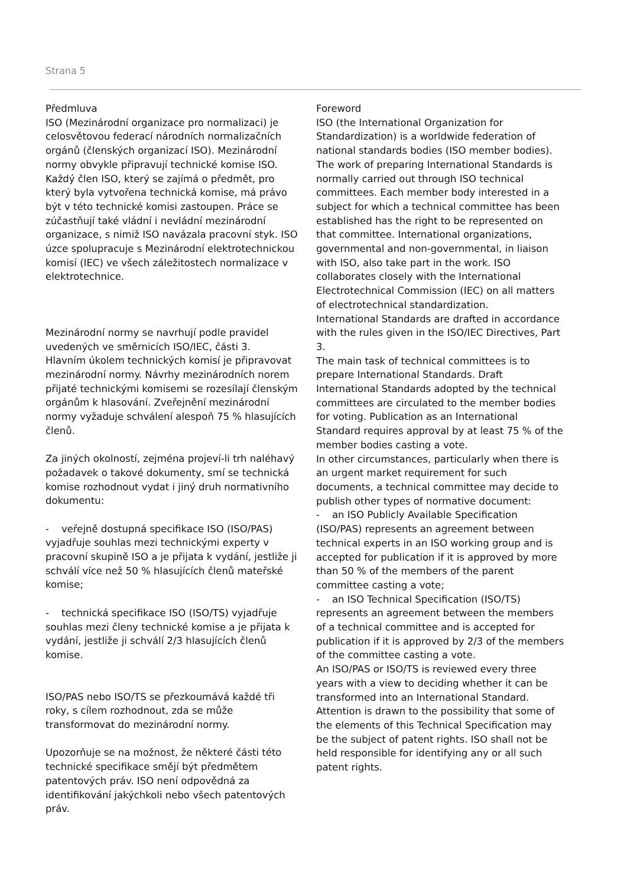Strana 5
Předmluva
ISO (Mezinárodní organizace pro normalizaci) je celosvětovou federací národních normalizačních orgánů (členských organizací ISO). Mezinárodní normy obvykle připravují technické komise ISO. Každý člen ISO, který se zajímá o předmět, pro který byla vytvořena technická komise, má právo být v této technické komisi zastoupen. Práce se zúčastňují také vládní i nevládní mezinárodní organizace, s nimiž ISO navázala pracovní styk. ISO úzce spolupracuje s Mezinárodní elektrotechnickou komisí (IEC) ve všech záležitostech normalizace v elektrotechnice.
Mezinárodní normy se navrhují podle pravidel uvedených ve směrnicích ISO/IEC, části 3.
Hlavním úkolem technických komisí je připravovat mezinárodní normy. Návrhy mezinárodních norem přijaté technickými komisemi se rozesílají členským orgánům k hlasování. Zveřejnění mezinárodní normy vyžaduje schválení alespoň 75 % hlasujících členů.
Za jiných okolností, zejména projeví-li trh naléhavý požadavek o takové dokumenty, smí se technická komise rozhodnout vydat i jiný druh normativního dokumentu:
- veřejně dostupná specifikace ISO (ISO/PAS) vyjadřuje souhlas mezi technickými experty v pracovní skupině ISO a je přijata k vydání, jestliže ji schválí více než 50 % hlasujících členů mateřské komise;
- technická specifikace ISO (ISO/TS) vyjadřuje souhlas mezi členy technické komise a je přijata k vydání, jestliže ji schválí 2/3 hlasujících členů komise.
ISO/PAS nebo ISO/TS se přezkoumává každé tři roky, s cílem rozhodnout, zda se může transformovat do mezinárodní normy.
Upozorňuje se na možnost, že některé části této technické specifikace smějí být předmětem patentových práv. ISO není odpovědná za identifikování jakýchkoli nebo všech patentových práv.
Foreword
ISO (the International Organization for Standardization) is a worldwide federation of national standards bodies (ISO member bodies). The work of preparing International Standards is normally carried out through ISO technical committees. Each member body interested in a subject for which a technical committee has been established has the right to be represented on that committee. International organizations, governmental and non-governmental, in liaison with ISO, also take part in the work. ISO collaborates closely with the International Electrotechnical Commission (IEC) on all matters of electrotechnical standardization.
International Standards are drafted in accordance with the rules given in the ISO/IEC Directives, Part 3.
The main task of technical committees is to prepare International Standards. Draft International Standards adopted by the technical committees are circulated to the member bodies for voting. Publication as an International Standard requires approval by at least 75 % of the member bodies casting a vote.
In other circumstances, particularly when there is an urgent market requirement for such documents, a technical committee may decide to publish other types of normative document:
- an ISO Publicly Available Specification (ISO/PAS) represents an agreement between technical experts in an ISO working group and is accepted for publication if it is approved by more than 50 % of the members of the parent committee casting a vote;
- an ISO Technical Specification (ISO/TS) represents an agreement between the members of a technical committee and is accepted for publication if it is approved by 2/3 of the members of the committee casting a vote.
An ISO/PAS or ISO/TS is reviewed every three years with a view to deciding whether it can be transformed into an International Standard.
Attention is drawn to the possibility that some of the elements of this Technical Specification may be the subject of patent rights. ISO shall not be held responsible for identifying any or all such patent rights.